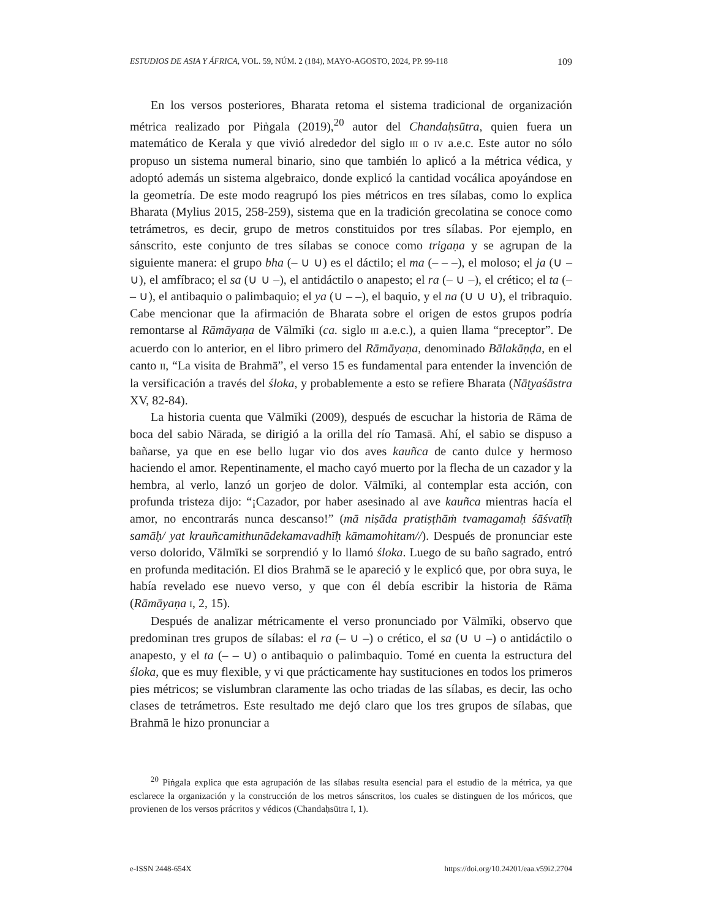ESTUDIOS DE ASIA Y ÁFRICA, VOL. 59, NÚM. 2 (184), MAYO-AGOSTO, 2024, PP. 99-118 109
En los versos posteriores, Bharata retoma el sistema tradicional de organización métrica realizado por Piṅgala (2019),<sup>20</sup> autor del Chandaḥsūtra, quien fuera un matemático de Kerala y que vivió alrededor del siglo III o IV a.e.c. Este autor no sólo propuso un sistema numeral binario, sino que también lo aplicó a la métrica védica, y adoptó además un sistema algebraico, donde explicó la cantidad vocálica apoyándose en la geometría. De este modo reagrupó los pies métricos en tres sílabas, como lo explica Bharata (Mylius 2015, 258-259), sistema que en la tradición grecolatina se conoce como tetrámetros, es decir, grupo de metros constituidos por tres sílabas. Por ejemplo, en sánscrito, este conjunto de tres sílabas se conoce como trigaṇa y se agrupan de la siguiente manera: el grupo bha (– ∪ ∪) es el dáctilo; el ma (– – –), el moloso; el ja (∪ – ∪), el amfíbraco; el sa (∪ ∪ –), el antidáctilo o anapesto; el ra (– ∪ –), el crético; el ta (– – ∪), el antibaquio o palimbaquio; el ya (∪ – –), el baquio, y el na (∪ ∪ ∪), el tribraquio. Cabe mencionar que la afirmación de Bharata sobre el origen de estos grupos podría remontarse al Rāmāyaṇa de Vālmīki (ca. siglo III a.e.c.), a quien llama “preceptor”. De acuerdo con lo anterior, en el libro primero del Rāmāyaṇa, denominado Bālakāṇḍa, en el canto II, “La visita de Brahmā”, el verso 15 es fundamental para entender la invención de la versificación a través del śloka, y probablemente a esto se refiere Bharata (Nāṭyaśāstra XV, 82-84).
La historia cuenta que Vālmīki (2009), después de escuchar la historia de Rāma de boca del sabio Nārada, se dirigió a la orilla del río Tamasā. Ahí, el sabio se dispuso a bañarse, ya que en ese bello lugar vio dos aves kauñca de canto dulce y hermoso haciendo el amor. Repentinamente, el macho cayó muerto por la flecha de un cazador y la hembra, al verlo, lanzó un gorjeo de dolor. Vālmīki, al contemplar esta acción, con profunda tristeza dijo: “¡Cazador, por haber asesinado al ave kauñca mientras hacía el amor, no encontrarás nunca descanso!” (mā niṣāda pratiṣṭhāṁ tvamagamaḥ śāśvatīḥ samāḥ/ yat krauñcamithunādekamavadhīḥ kāmamohitam//). Después de pronunciar este verso dolorido, Vālmīki se sorprendió y lo llamó śloka. Luego de su baño sagrado, entró en profunda meditación. El dios Brahmā se le apareció y le explicó que, por obra suya, le había revelado ese nuevo verso, y que con él debía escribir la historia de Rāma (Rāmāyaṇa I, 2, 15).
Después de analizar métricamente el verso pronunciado por Vālmīki, observo que predominan tres grupos de sílabas: el ra (– ∪ –) o crético, el sa (∪ ∪ –) o antidáctilo o anapesto, y el ta (– – ∪) o antibaquio o palimbaquio. Tomé en cuenta la estructura del śloka, que es muy flexible, y vi que prácticamente hay sustituciones en todos los primeros pies métricos; se vislumbran claramente las ocho triadas de las sílabas, es decir, las ocho clases de tetrámetros. Este resultado me dejó claro que los tres grupos de sílabas, que Brahmā le hizo pronunciar a
<sup>20</sup> Piṅgala explica que esta agrupación de las sílabas resulta esencial para el estudio de la métrica, ya que esclarece la organización y la construcción de los metros sánscritos, los cuales se distinguen de los móricos, que provienen de los versos prácritos y védicos (Chandaḥsūtra I, 1).
e-ISSN 2448-654X https://doi.org/10.24201/eaa.v59i2.2704